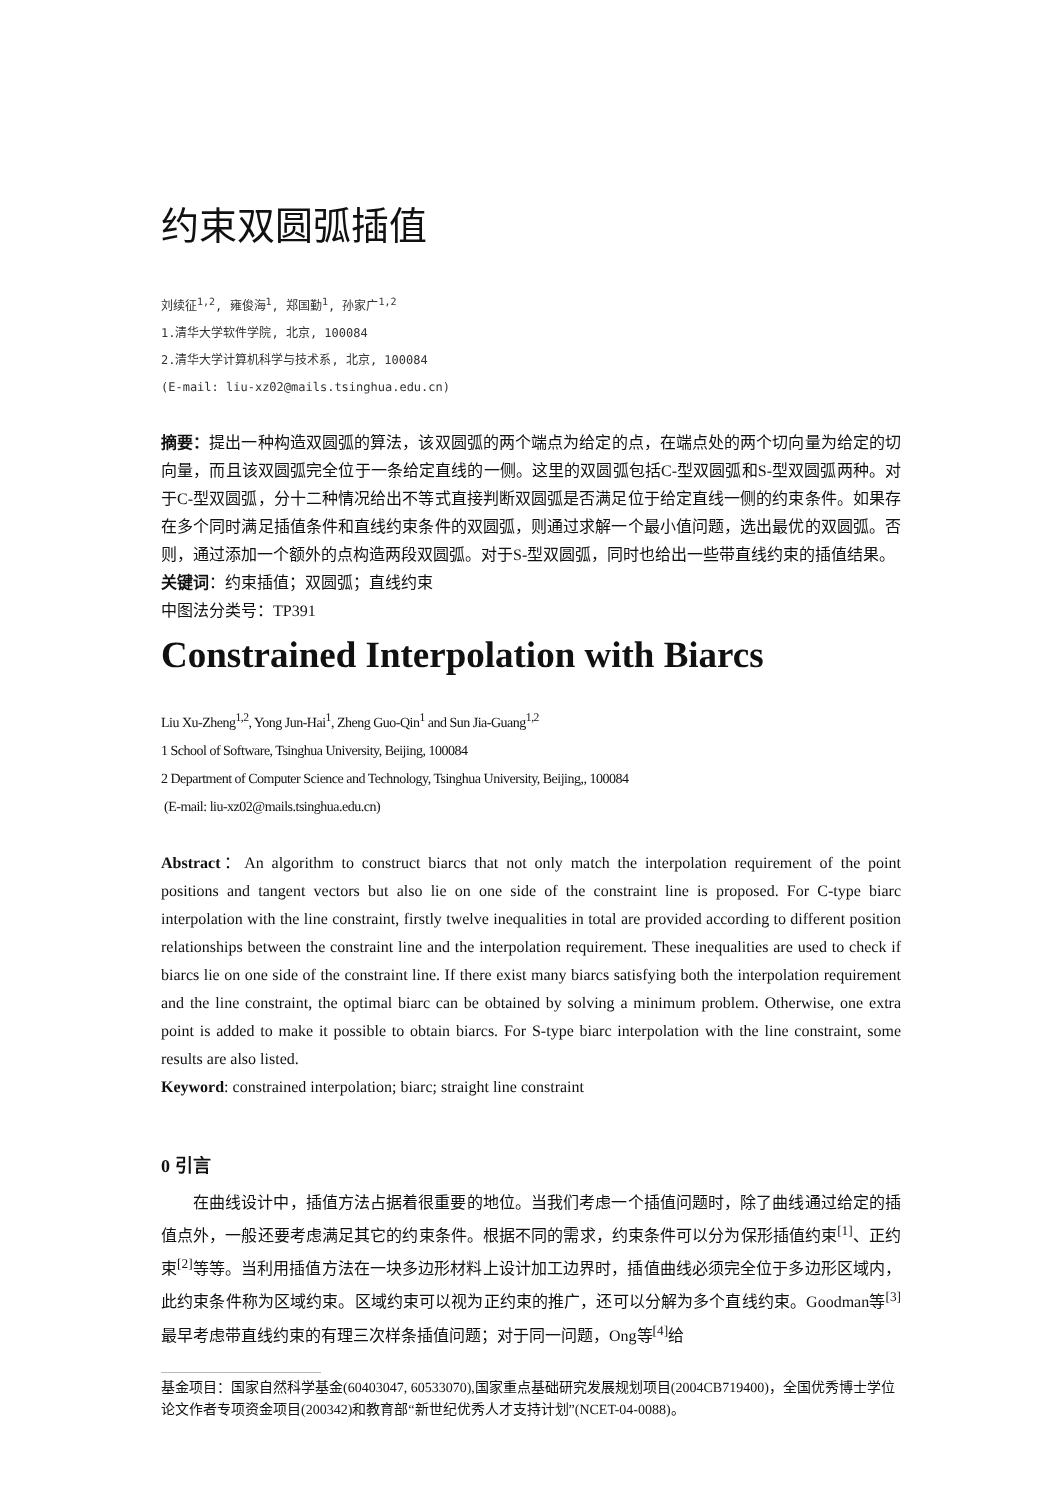约束双圆弧插值
刘续征<sup>1,2</sup>, 雍俊海<sup>1</sup>, 郑国勤<sup>1</sup>, 孙家广<sup>1,2</sup>
1.清华大学软件学院, 北京, 100084
2.清华大学计算机科学与技术系, 北京, 100084
(E-mail: liu-xz02@mails.tsinghua.edu.cn)
摘要：提出一种构造双圆弧的算法，该双圆弧的两个端点为给定的点，在端点处的两个切向量为给定的切向量，而且该双圆弧完全位于一条给定直线的一侧。这里的双圆弧包括C-型双圆弧和S-型双圆弧两种。对于C-型双圆弧，分十二种情况给出不等式直接判断双圆弧是否满足位于给定直线一侧的约束条件。如果存在多个同时满足插值条件和直线约束条件的双圆弧，则通过求解一个最小值问题，选出最优的双圆弧。否则，通过添加一个额外的点构造两段双圆弧。对于S-型双圆弧，同时也给出一些带直线约束的插值结果。
关键词：约束插值；双圆弧；直线约束
中图法分类号：TP391
Constrained Interpolation with Biarcs
Liu Xu-Zheng<sup>1,2</sup>, Yong Jun-Hai<sup>1</sup>, Zheng Guo-Qin<sup>1</sup> and Sun Jia-Guang<sup>1,2</sup>
1 School of Software, Tsinghua University, Beijing, 100084
2 Department of Computer Science and Technology, Tsinghua University, Beijing,, 100084
(E-mail: liu-xz02@mails.tsinghua.edu.cn)
Abstract：An algorithm to construct biarcs that not only match the interpolation requirement of the point positions and tangent vectors but also lie on one side of the constraint line is proposed. For C-type biarc interpolation with the line constraint, firstly twelve inequalities in total are provided according to different position relationships between the constraint line and the interpolation requirement. These inequalities are used to check if biarcs lie on one side of the constraint line. If there exist many biarcs satisfying both the interpolation requirement and the line constraint, the optimal biarc can be obtained by solving a minimum problem. Otherwise, one extra point is added to make it possible to obtain biarcs. For S-type biarc interpolation with the line constraint, some results are also listed.
Keyword: constrained interpolation; biarc; straight line constraint
0 引言
在曲线设计中，插值方法占据着很重要的地位。当我们考虑一个插值问题时，除了曲线通过给定的插值点外，一般还要考虑满足其它的约束条件。根据不同的需求，约束条件可以分为保形插值约束<sup>[1]</sup>、正约束<sup>[2]</sup>等等。当利用插值方法在一块多边形材料上设计加工边界时，插值曲线必须完全位于多边形区域内，此约束条件称为区域约束。区域约束可以视为正约束的推广，还可以分解为多个直线约束。Goodman等<sup>[3]</sup>最早考虑带直线约束的有理三次样条插值问题；对于同一问题，Ong等<sup>[4]</sup>给
基金项目：国家自然科学基金(60403047, 60533070),国家重点基础研究发展规划项目(2004CB719400)，全国优秀博士学位论文作者专项资金项目(200342)和教育部“新世纪优秀人才支持计划”(NCET-04-0088)。